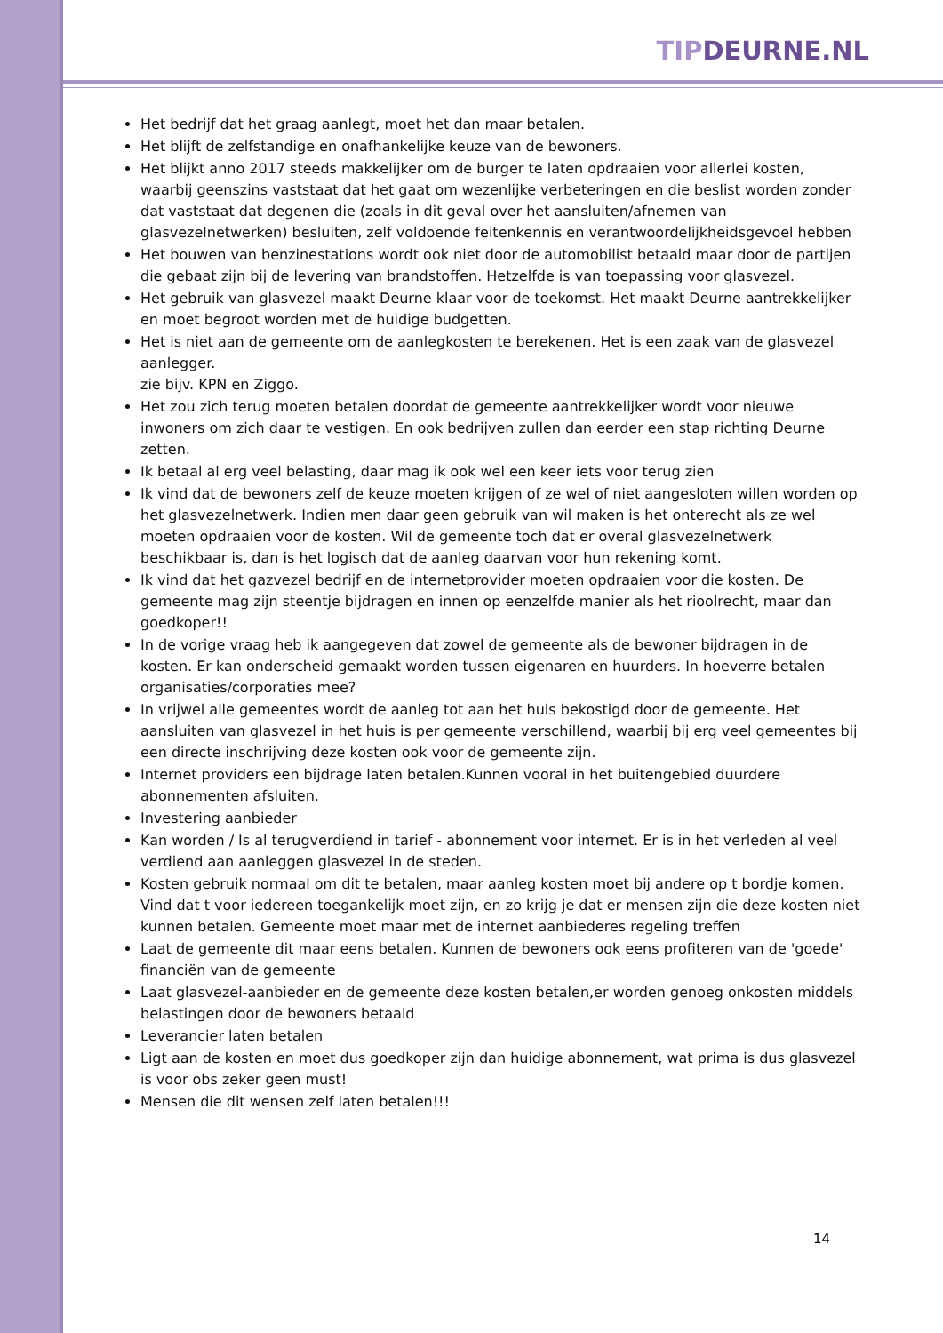TIPDEURNE.NL
Het bedrijf dat het graag aanlegt, moet het dan maar betalen.
Het blijft de zelfstandige en onafhankelijke keuze van de bewoners.
Het blijkt anno 2017 steeds makkelijker om de burger te laten opdraaien voor allerlei kosten, waarbij geenszins vaststaat dat het gaat om wezenlijke verbeteringen en die beslist worden zonder dat vaststaat dat degenen die (zoals in dit geval over het aansluiten/afnemen van glasvezelnetwerken) besluiten, zelf voldoende feitenkennis en verantwoordelijkheidsgevoel hebben
Het bouwen van benzinestations wordt ook niet door de automobilist betaald maar door de partijen die gebaat zijn bij de levering van brandstoffen. Hetzelfde is van toepassing voor glasvezel.
Het gebruik van glasvezel maakt Deurne klaar voor de toekomst. Het maakt Deurne aantrekkelijker en moet begroot worden met de huidige budgetten.
Het is niet aan de gemeente om de aanlegkosten te berekenen. Het is een zaak van de glasvezel aanlegger.
zie bijv. KPN en Ziggo.
Het zou zich terug moeten betalen doordat de gemeente aantrekkelijker wordt voor nieuwe inwoners om zich daar te vestigen. En ook bedrijven zullen dan eerder een stap richting Deurne zetten.
Ik betaal al erg veel belasting, daar mag ik ook wel een keer iets voor terug zien
Ik vind dat de bewoners zelf de keuze moeten krijgen of ze wel of niet aangesloten willen worden op het glasvezelnetwerk. Indien men daar geen gebruik van wil maken is het onterecht als ze wel moeten opdraaien voor de kosten. Wil de gemeente toch dat er overal glasvezelnetwerk beschikbaar is, dan is het logisch dat de aanleg daarvan voor hun rekening komt.
Ik vind dat het gazvezel bedrijf en de internetprovider moeten opdraaien voor die kosten. De gemeente mag zijn steentje bijdragen en innen op eenzelfde manier als het rioolrecht, maar dan goedkoper!!
In de vorige vraag heb ik aangegeven dat zowel de gemeente als de bewoner bijdragen in de kosten. Er kan onderscheid gemaakt worden tussen eigenaren en huurders. In hoeverre betalen organisaties/corporaties mee?
In vrijwel alle gemeentes wordt de aanleg tot aan het huis bekostigd door de gemeente. Het aansluiten van glasvezel in het huis is per gemeente verschillend, waarbij bij erg veel gemeentes bij een directe inschrijving deze kosten ook voor de gemeente zijn.
Internet providers een bijdrage laten betalen.Kunnen vooral in het buitengebied duurdere abonnementen afsluiten.
Investering aanbieder
Kan worden / Is al terugverdiend in tarief - abonnement voor internet. Er is in het verleden al veel verdiend aan aanleggen glasvezel in de steden.
Kosten gebruik normaal om dit te betalen, maar aanleg kosten moet bij andere op t bordje komen.
Vind dat t voor iedereen toegankelijk moet zijn, en zo krijg je dat er mensen zijn die deze kosten niet kunnen betalen. Gemeente moet maar met de internet aanbiederes regeling treffen
Laat de gemeente dit maar eens betalen. Kunnen de bewoners ook eens profiteren van de 'goede' financiën van de gemeente
Laat glasvezel-aanbieder en de gemeente deze kosten betalen,er worden genoeg onkosten middels belastingen door de bewoners betaald
Leverancier laten betalen
Ligt aan de kosten en moet dus goedkoper zijn dan huidige abonnement, wat prima is dus glasvezel is voor obs zeker geen must!
Mensen die dit wensen zelf laten betalen!!!
14